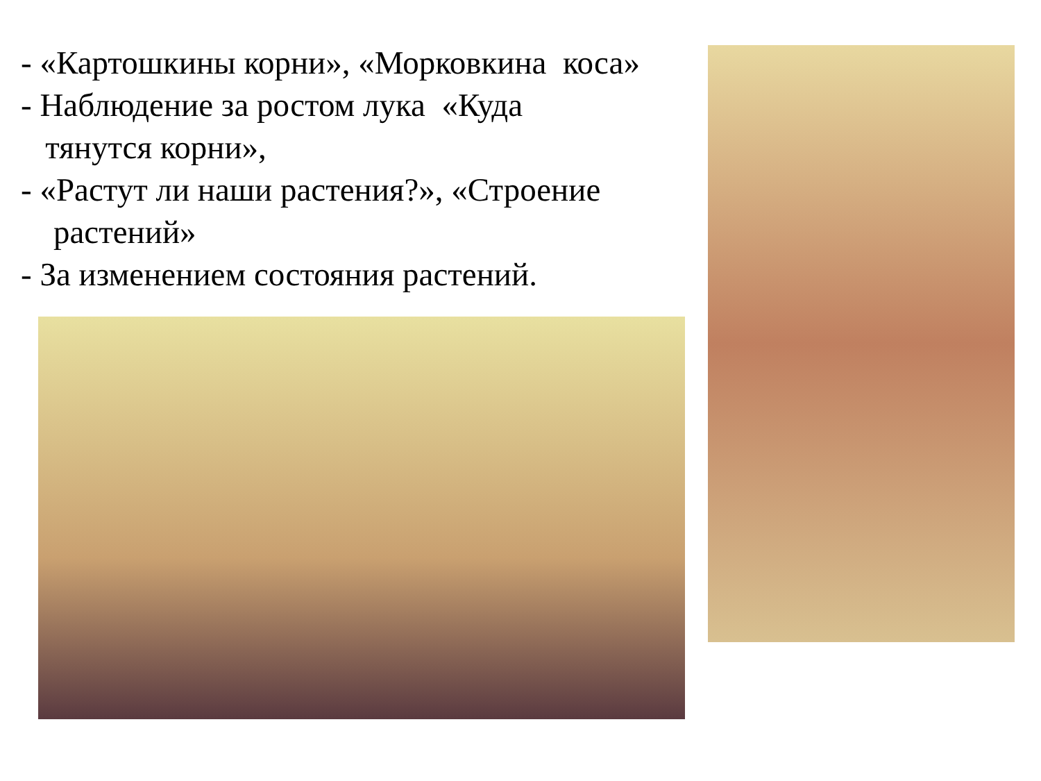- «Картошкины корни», «Морковкина коса»
- Наблюдение за ростом лука «Куда
тянутся корни»,
- «Растут ли наши растения?», «Строение
растений»
- За изменением состояния растений.